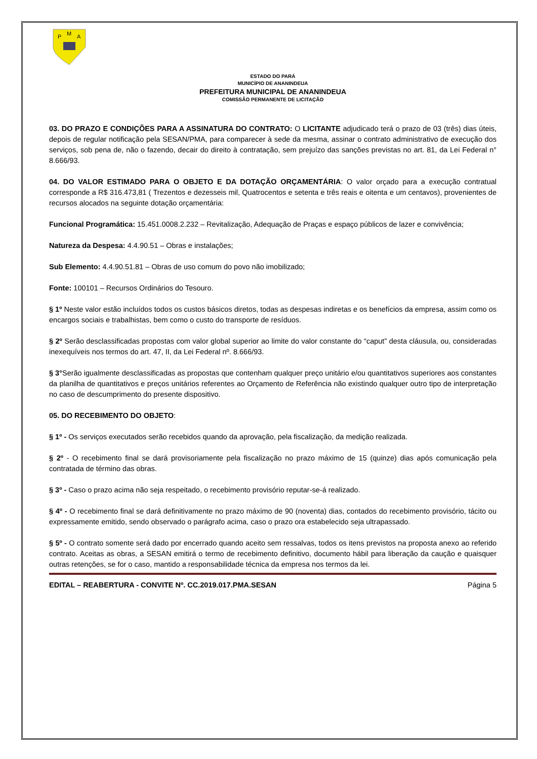P
M
A
ESTADO DO PARÁ
MUNICÍPIO DE ANANINDEUA
PREFEITURA MUNICIPAL DE ANANINDEUA
COMISSÃO PERMANENTE DE LICITAÇÃO
03. DO PRAZO E CONDIÇÕES PARA A ASSINATURA DO CONTRATO: O LICITANTE adjudicado terá o prazo de 03 (três) dias úteis, depois de regular notificação pela SESAN/PMA, para comparecer à sede da mesma, assinar o contrato administrativo de execução dos serviços, sob pena de, não o fazendo, decair do direito à contratação, sem prejuízo das sanções previstas no art. 81, da Lei Federal n° 8.666/93.
04. DO VALOR ESTIMADO PARA O OBJETO E DA DOTAÇÃO ORÇAMENTÁRIA: O valor orçado para a execução contratual corresponde a R$ 316.473,81 ( Trezentos e dezesseis mil, Quatrocentos e setenta e três reais e oitenta e um centavos), provenientes de recursos alocados na seguinte dotação orçamentária:
Funcional Programática: 15.451.0008.2.232 – Revitalização, Adequação de Praças e espaço públicos de lazer e convivência;
Natureza da Despesa: 4.4.90.51 – Obras e instalações;
Sub Elemento: 4.4.90.51.81 – Obras de uso comum do povo não imobilizado;
Fonte: 100101 – Recursos Ordinários do Tesouro.
§ 1º Neste valor estão incluídos todos os custos básicos diretos, todas as despesas indiretas e os benefícios da empresa, assim como os encargos sociais e trabalhistas, bem como o custo do transporte de resíduos.
§ 2º Serão desclassificadas propostas com valor global superior ao limite do valor constante do “caput” desta cláusula, ou, consideradas inexequíveis nos termos do art. 47, II, da Lei Federal nº. 8.666/93.
§ 3°Serão igualmente desclassificadas as propostas que contenham qualquer preço unitário e/ou quantitativos superiores aos constantes da planilha de quantitativos e preços unitários referentes ao Orçamento de Referência não existindo qualquer outro tipo de interpretação no caso de descumprimento do presente dispositivo.
05. DO RECEBIMENTO DO OBJETO:
§ 1º - Os serviços executados serão recebidos quando da aprovação, pela fiscalização, da medição realizada.
§ 2º - O recebimento final se dará provisoriamente pela fiscalização no prazo máximo de 15 (quinze) dias após comunicação pela contratada de término das obras.
§ 3º - Caso o prazo acima não seja respeitado, o recebimento provisório reputar-se-á realizado.
§ 4º - O recebimento final se dará definitivamente no prazo máximo de 90 (noventa) dias, contados do recebimento provisório, tácito ou expressamente emitido, sendo observado o parágrafo acima, caso o prazo ora estabelecido seja ultrapassado.
§ 5º - O contrato somente será dado por encerrado quando aceito sem ressalvas, todos os itens previstos na proposta anexo ao referido contrato. Aceitas as obras, a SESAN emitirá o termo de recebimento definitivo, documento hábil para liberação da caução e quaisquer outras retenções, se for o caso, mantido a responsabilidade técnica da empresa nos termos da lei.
EDITAL – REABERTURA - CONVITE Nº. CC.2019.017.PMA.SESAN Página 5